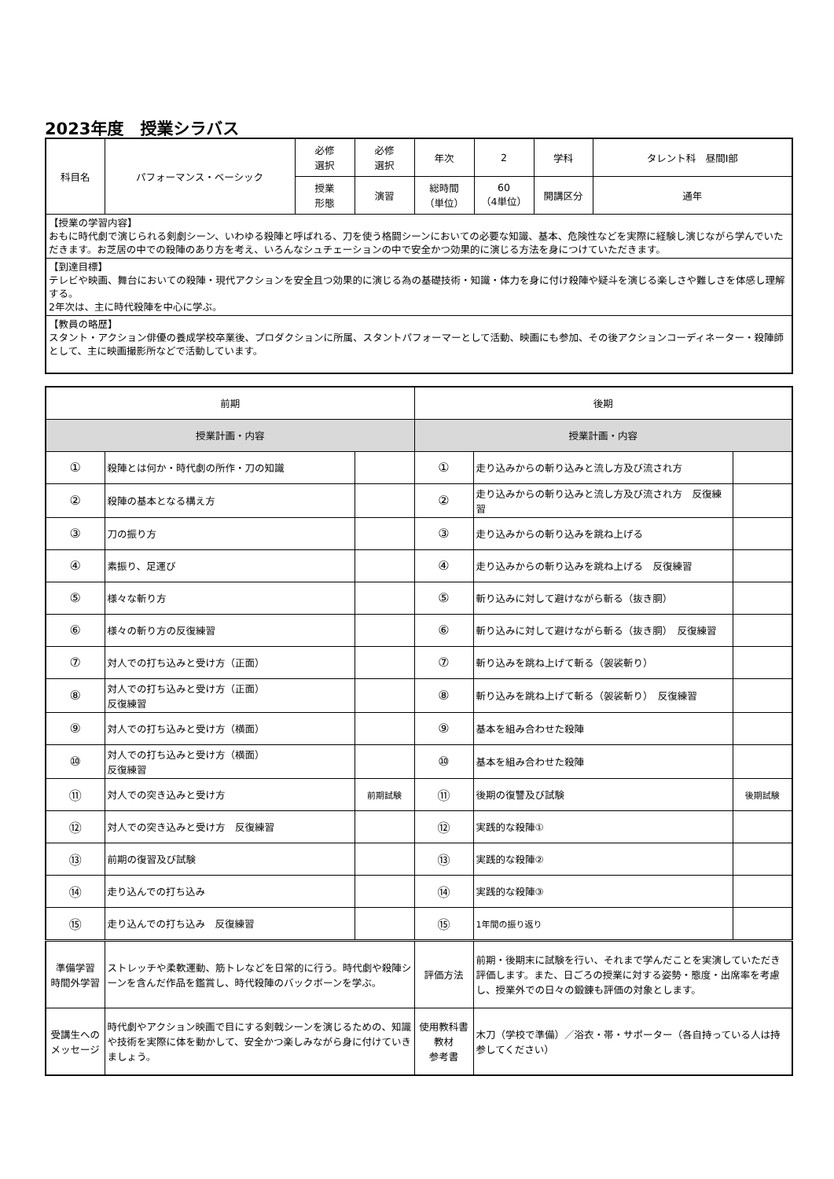2023年度　授業シラバス
| 科目名 | パフォーマンス・ベーシック | 必修 選択 | 必修 選択 | 年次 | 2 | 学科 | タレント科 昼間Ⅰ部 |
| | | 授業 形態 | 演習 | 総時間 （単位） | 60 （4単位） | 開講区分 | 通年 |
| 【授業の学習内容】 おもに時代劇で演じられる剣劇シーン、いわゆる殺陣と呼ばれる、刀を使う格闘シーンにおいての必要な知識、基本、危険性などを実際に経験し演じながら学んでいただきます。お芝居の中での殺陣のあり方を考え、いろんなシュチェーションの中で安全かつ効果的に演じる方法を身につけていただきます。 | | | | | | | |
| 【到達目標】 テレビや映画、舞台においての殺陣・現代アクションを安全且つ効果的に演じる為の基礎技術・知識・体力を身に付け殺陣や疑斗を演じる楽しさや難しさを体感し理解する。 2年次は、主に時代殺陣を中心に学ぶ。 | | | | | | | |
| 【教員の略歴】 スタント・アクション俳優の養成学校卒業後、プロダクションに所属、スタントパフォーマーとして活動、映画にも参加、その後アクションコーディネーター・殺陣師として、主に映画撮影所などで活動しています。 | | | | | | | |
| 前期 | | | 後期 | | |
| 授業計画・内容 | | | 授業計画・内容 | | |
| ① | 殺陣とは何か・時代劇の所作・刀の知識 | | ① | 走り込みからの斬り込みと流し方及び流され方 | |
| ② | 殺陣の基本となる構え方 | | ② | 走り込みからの斬り込みと流し方及び流され方 反復練習 | |
| ③ | 刀の振り方 | | ③ | 走り込みからの斬り込みを跳ね上げる | |
| ④ | 素振り、足運び | | ④ | 走り込みからの斬り込みを跳ね上げる 反復練習 | |
| ⑤ | 様々な斬り方 | | ⑤ | 斬り込みに対して避けながら斬る（抜き胴） | |
| ⑥ | 様々の斬り方の反復練習 | | ⑥ | 斬り込みに対して避けながら斬る（抜き胴） 反復練習 | |
| ⑦ | 対人での打ち込みと受け方（正面） | | ⑦ | 斬り込みを跳ね上げて斬る（袈裟斬り） | |
| ⑧ | 対人での打ち込みと受け方（正面） 反復練習 | | ⑧ | 斬り込みを跳ね上げて斬る（袈裟斬り） 反復練習 | |
| ⑨ | 対人での打ち込みと受け方（横面） | | ⑨ | 基本を組み合わせた殺陣 | |
| ⑩ | 対人での打ち込みと受け方（横面） 反復練習 | | ⑩ | 基本を組み合わせた殺陣 | |
| ⑪ | 対人での突き込みと受け方 | 前期試験 | ⑪ | 後期の復讐及び試験 | 後期試験 |
| ⑫ | 対人での突き込みと受け方 反復練習 | | ⑫ | 実践的な殺陣① | |
| ⑬ | 前期の復習及び試験 | | ⑬ | 実践的な殺陣② | |
| ⑭ | 走り込んでの打ち込み | | ⑭ | 実践的な殺陣③ | |
| ⑮ | 走り込んでの打ち込み 反復練習 | | ⑮ | 1年間の振り返り | |
| 準備学習 時間外学習 | ストレッチや柔軟運動、筋トレなどを日常的に行う。時代劇や殺陣シーンを含んだ作品を鑑賞し、時代殺陣のバックボーンを学ぶ。 | | 評価方法 | 前期・後期末に試験を行い、それまで学んだことを実演していただき評価します。また、日ごろの授業に対する姿勢・態度・出席率を考慮し、授業外での日々の鍛錬も評価の対象とします。 | |
| 受講生への メッセージ | 時代劇やアクション映画で目にする剣戟シーンを演じるための、知識や技術を実際に体を動かして、安全かつ楽しみながら身に付けていきましょう。 | | 使用教科書 教材 参考書 | 木刀（学校で準備）／浴衣・帯・サポーター（各自持っている人は持参してください） | |